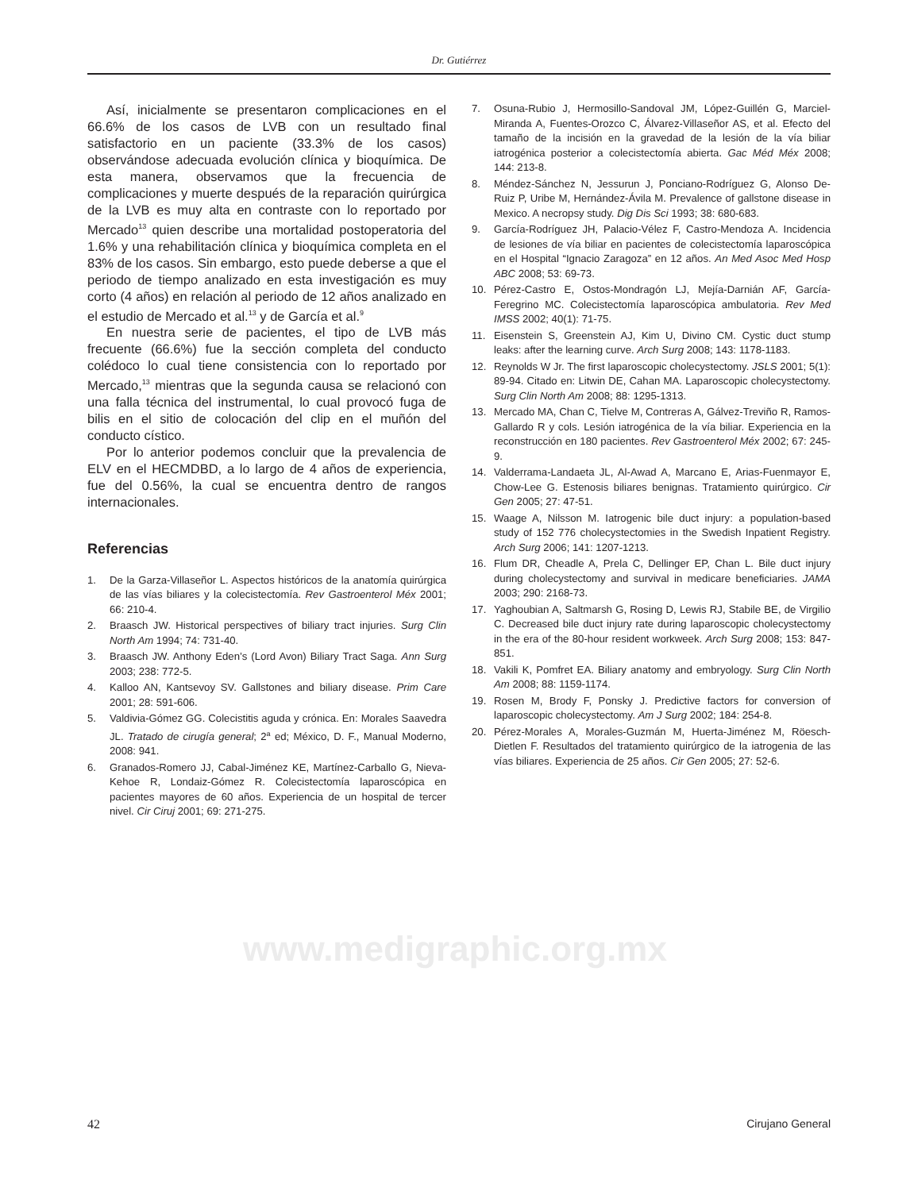Dr. Gutiérrez
Así, inicialmente se presentaron complicaciones en el 66.6% de los casos de LVB con un resultado final satisfactorio en un paciente (33.3% de los casos) observándose adecuada evolución clínica y bioquímica. De esta manera, observamos que la frecuencia de complicaciones y muerte después de la reparación quirúrgica de la LVB es muy alta en contraste con lo reportado por Mercado<sup>13</sup> quien describe una mortalidad postoperatoria del 1.6% y una rehabilitación clínica y bioquímica completa en el 83% de los casos. Sin embargo, esto puede deberse a que el periodo de tiempo analizado en esta investigación es muy corto (4 años) en relación al periodo de 12 años analizado en el estudio de Mercado et al.<sup>13</sup> y de García et al.<sup>9</sup>
En nuestra serie de pacientes, el tipo de LVB más frecuente (66.6%) fue la sección completa del conducto colédoco lo cual tiene consistencia con lo reportado por Mercado,<sup>13</sup> mientras que la segunda causa se relacionó con una falla técnica del instrumental, lo cual provocó fuga de bilis en el sitio de colocación del clip en el muñón del conducto cístico.
Por lo anterior podemos concluir que la prevalencia de ELV en el HECMDBD, a lo largo de 4 años de experiencia, fue del 0.56%, la cual se encuentra dentro de rangos internacionales.
Referencias
1. De la Garza-Villaseñor L. Aspectos históricos de la anatomía quirúrgica de las vías biliares y la colecistectomía. Rev Gastroenterol Méx 2001; 66: 210-4.
2. Braasch JW. Historical perspectives of biliary tract injuries. Surg Clin North Am 1994; 74: 731-40.
3. Braasch JW. Anthony Eden’s (Lord Avon) Biliary Tract Saga. Ann Surg 2003; 238: 772-5.
4. Kalloo AN, Kantsevoy SV. Gallstones and biliary disease. Prim Care 2001; 28: 591-606.
5. Valdivia-Gómez GG. Colecistitis aguda y crónica. En: Morales Saavedra JL. Tratado de cirugía general; 2<sup>a</sup> ed; México, D. F., Manual Moderno, 2008: 941.
6. Granados-Romero JJ, Cabal-Jiménez KE, Martínez-Carballo G, Nieva-Kehoe R, Londaiz-Gómez R. Colecistectomía laparoscópica en pacientes mayores de 60 años. Experiencia de un hospital de tercer nivel. Cir Ciruj 2001; 69: 271-275.
7. Osuna-Rubio J, Hermosillo-Sandoval JM, López-Guillén G, Marciel-Miranda A, Fuentes-Orozco C, Álvarez-Villaseñor AS, et al. Efecto del tamaño de la incisión en la gravedad de la lesión de la vía biliar iatrogénica posterior a colecistectomía abierta. Gac Méd Méx 2008; 144: 213-8.
8. Méndez-Sánchez N, Jessurun J, Ponciano-Rodríguez G, Alonso De-Ruiz P, Uribe M, Hernández-Ávila M. Prevalence of gallstone disease in Mexico. A necropsy study. Dig Dis Sci 1993; 38: 680-683.
9. García-Rodríguez JH, Palacio-Vélez F, Castro-Mendoza A. Incidencia de lesiones de vía biliar en pacientes de colecistectomía laparoscópica en el Hospital “Ignacio Zaragoza” en 12 años. An Med Asoc Med Hosp ABC 2008; 53: 69-73.
10. Pérez-Castro E, Ostos-Mondragón LJ, Mejía-Darnián AF, García-Feregrino MC. Colecistectomía laparoscópica ambulatoria. Rev Med IMSS 2002; 40(1): 71-75.
11. Eisenstein S, Greenstein AJ, Kim U, Divino CM. Cystic duct stump leaks: after the learning curve. Arch Surg 2008; 143: 1178-1183.
12. Reynolds W Jr. The first laparoscopic cholecystectomy. JSLS 2001; 5(1): 89-94. Citado en: Litwin DE, Cahan MA. Laparoscopic cholecystectomy. Surg Clin North Am 2008; 88: 1295-1313.
13. Mercado MA, Chan C, Tielve M, Contreras A, Gálvez-Treviño R, Ramos-Gallardo R y cols. Lesión iatrogénica de la vía biliar. Experiencia en la reconstrucción en 180 pacientes. Rev Gastroenterol Méx 2002; 67: 245-9.
14. Valderrama-Landaeta JL, Al-Awad A, Marcano E, Arias-Fuenmayor E, Chow-Lee G. Estenosis biliares benignas. Tratamiento quirúrgico. Cir Gen 2005; 27: 47-51.
15. Waage A, Nilsson M. Iatrogenic bile duct injury: a population-based study of 152 776 cholecystectomies in the Swedish Inpatient Registry. Arch Surg 2006; 141: 1207-1213.
16. Flum DR, Cheadle A, Prela C, Dellinger EP, Chan L. Bile duct injury during cholecystectomy and survival in medicare beneficiaries. JAMA 2003; 290: 2168-73.
17. Yaghoubian A, Saltmarsh G, Rosing D, Lewis RJ, Stabile BE, de Virgilio C. Decreased bile duct injury rate during laparoscopic cholecystectomy in the era of the 80-hour resident workweek. Arch Surg 2008; 153: 847-851.
18. Vakili K, Pomfret EA. Biliary anatomy and embryology. Surg Clin North Am 2008; 88: 1159-1174.
19. Rosen M, Brody F, Ponsky J. Predictive factors for conversion of laparoscopic cholecystectomy. Am J Surg 2002; 184: 254-8.
20. Pérez-Morales A, Morales-Guzmán M, Huerta-Jiménez M, Röesch-Dietlen F. Resultados del tratamiento quirúrgico de la iatrogenia de las vías biliares. Experiencia de 25 años. Cir Gen 2005; 27: 52-6.
www.medigraphic.org.mx
42 Cirujano General